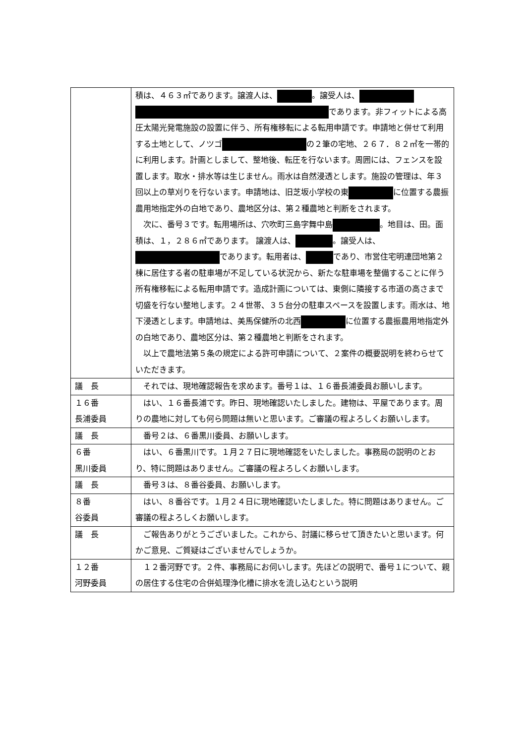| | 積は、４６３㎡であります。譲渡人は、 。譲受人は、 であります。非フィットによる高圧太陽光発電施設の設置に伴う、所有権移転による転用申請です。申請地と併せて利用する土地として、ノツゴ の２筆の宅地、２６７．８２㎡を一帯的に利用します。計画としまして、整地後、転圧を行ないます。周囲には、フェンスを設置します。取水・排水等は生じません。雨水は自然浸透とします。施設の管理は、年３回以上の草刈りを行ないます。申請地は、旧芝坂小学校の東 に位置する農振農用地指定外の白地であり、農地区分は、第２種農地と判断をされます。 次に、番号３です。転用場所は、穴吹町三島字舞中島 。地目は、田。面積は、１，２８６㎡であります。 譲渡人は、 。譲受人は、 であります。転用者は、 であり、市営住宅明連団地第２棟に居住する者の駐車場が不足している状況から、新たな駐車場を整備することに伴う所有権移転による転用申請です。造成計画については、東側に隣接する市道の高さまで切盛を行ない整地します。２４世帯、３５台分の駐車スペースを設置します。雨水は、地下浸透とします。申請地は、美馬保健所の北西 に位置する農振農用地指定外の白地であり、農地区分は、第２種農地と判断をされます。 以上で農地法第５条の規定による許可申請について、２案件の概要説明を終わらせていただきます。 |
| 議 長 | それでは、現地確認報告を求めます。番号１は、１６番長浦委員お願いします。 |
| １６番 長浦委員 | はい、１６番長浦です。昨日、現地確認いたしました。建物は、平屋であります。周りの農地に対しても何ら問題は無いと思います。ご審議の程よろしくお願いします。 |
| 議 長 | 番号２は、６番黒川委員、お願いします。 |
| ６番 黒川委員 | はい、６番黒川です。１月２７日に現地確認をいたしました。事務局の説明のとおり、特に問題はありません。ご審議の程よろしくお願いします。 |
| 議 長 | 番号３は、８番谷委員、お願いします。 |
| ８番 谷委員 | はい、８番谷です。１月２４日に現地確認いたしました。特に問題はありません。ご審議の程よろしくお願いします。 |
| 議 長 | ご報告ありがとうございました。これから、討議に移らせて頂きたいと思います。何かご意見、ご質疑はございませんでしょうか。 |
| １２番 河野委員 | １２番河野です。２件、事務局にお伺いします。先ほどの説明で、番号１について、親の居住する住宅の合併処理浄化槽に排水を流し込むという説明 |